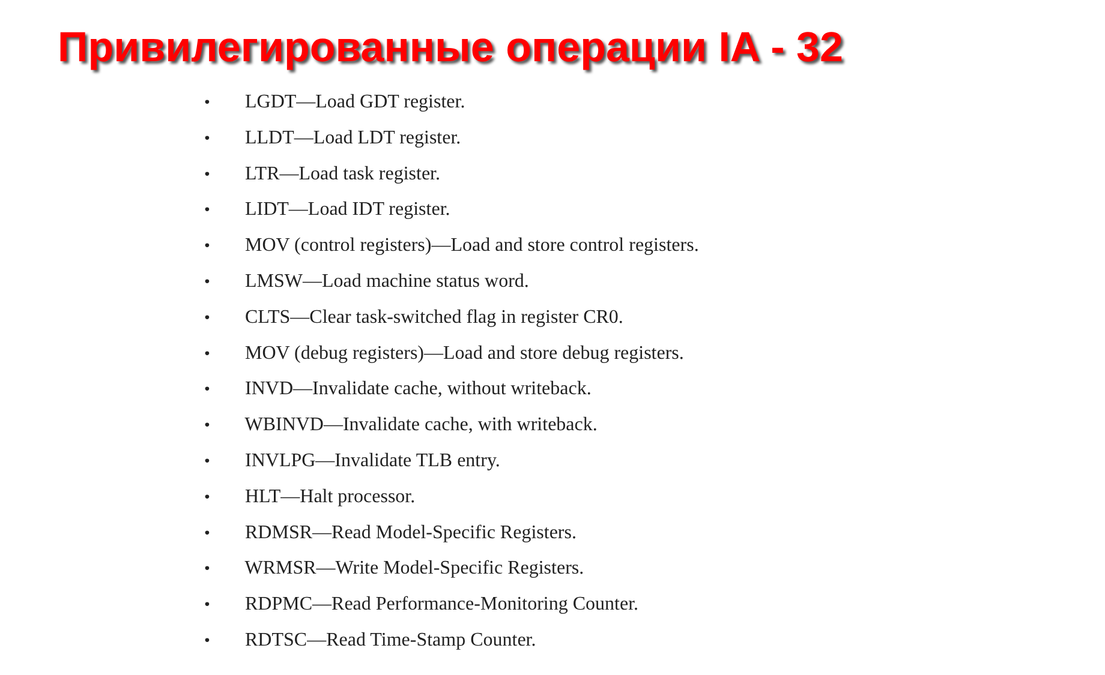Привилегированные операции IA - 32
• LGDT—Load GDT register.
• LLDT—Load LDT register.
• LTR—Load task register.
• LIDT—Load IDT register.
• MOV (control registers)—Load and store control registers.
• LMSW—Load machine status word.
• CLTS—Clear task-switched flag in register CR0.
• MOV (debug registers)—Load and store debug registers.
• INVD—Invalidate cache, without writeback.
• WBINVD—Invalidate cache, with writeback.
• INVLPG—Invalidate TLB entry.
• HLT—Halt processor.
• RDMSR—Read Model-Specific Registers.
• WRMSR—Write Model-Specific Registers.
• RDPMC—Read Performance-Monitoring Counter.
• RDTSC—Read Time-Stamp Counter.